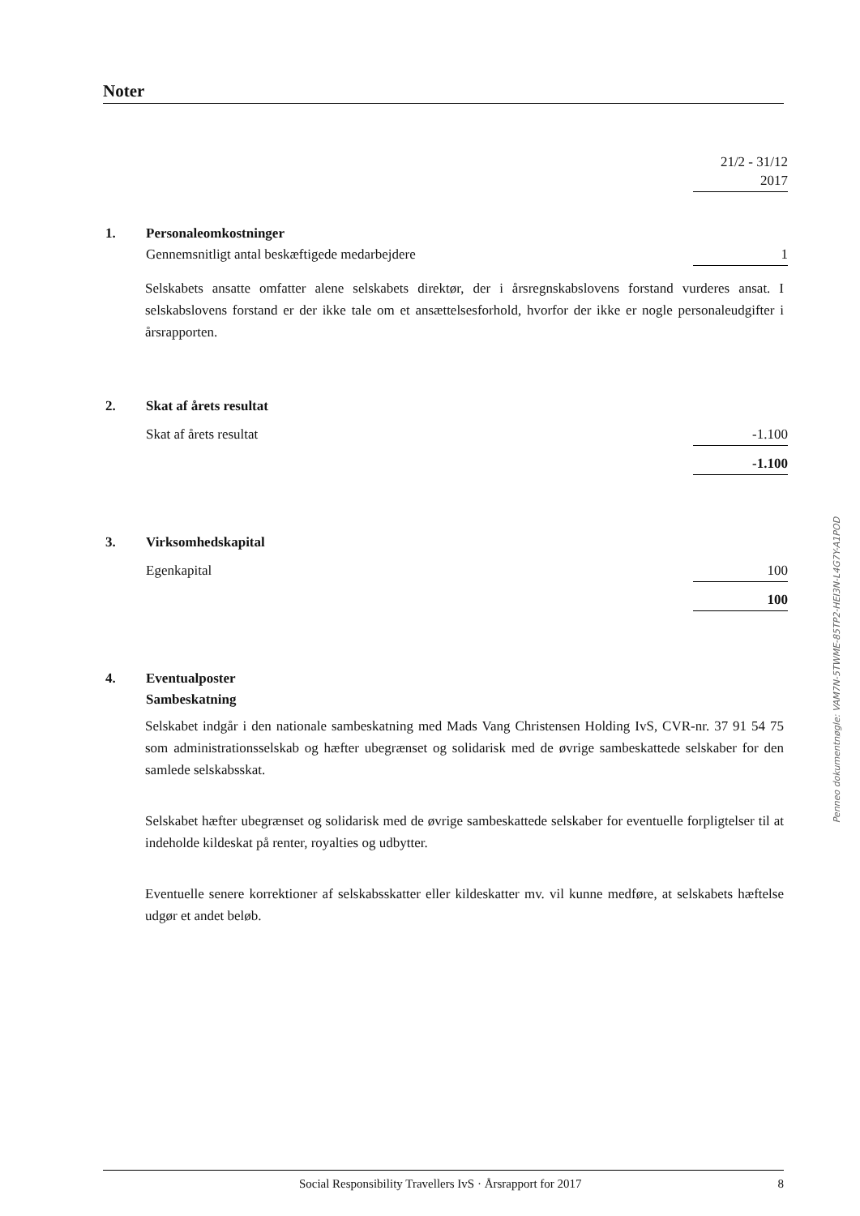Noter
21/2 - 31/12
2017
| 1. | Personaleomkostninger | |
| | Gennemsnitligt antal beskæftigede medarbejdere | 1 |
Selskabets ansatte omfatter alene selskabets direktør, der i årsregnskabslovens forstand vurderes ansat. I selskabslovens forstand er der ikke tale om et ansættelsesforhold, hvorfor der ikke er nogle personaleudgifter i årsrapporten.
| 2. | Skat af årets resultat | |
| | Skat af årets resultat | -1.100 |
| | | -1.100 |
| 3. | Virksomhedskapital | |
| | Egenkapital | 100 |
| | | 100 |
| 4. | Eventualposter |
| | Sambeskatning |
Selskabet indgår i den nationale sambeskatning med Mads Vang Christensen Holding IvS, CVR-nr. 37 91 54 75 som administrationsselskab og hæfter ubegrænset og solidarisk med de øvrige sambeskattede selskaber for den samlede selskabsskat.
Selskabet hæfter ubegrænset og solidarisk med de øvrige sambeskattede selskaber for eventuelle forpligtelser til at indeholde kildeskat på renter, royalties og udbytter.
Eventuelle senere korrektioner af selskabsskatter eller kildeskatter mv. vil kunne medføre, at selskabets hæftelse udgør et andet beløb.
Penneo dokumentnøgle: VAM7N-5TWME-85TP2-HEI3N-L4G7Y-A1POD
Social Responsibility Travellers IvS · Årsrapport for 2017 8